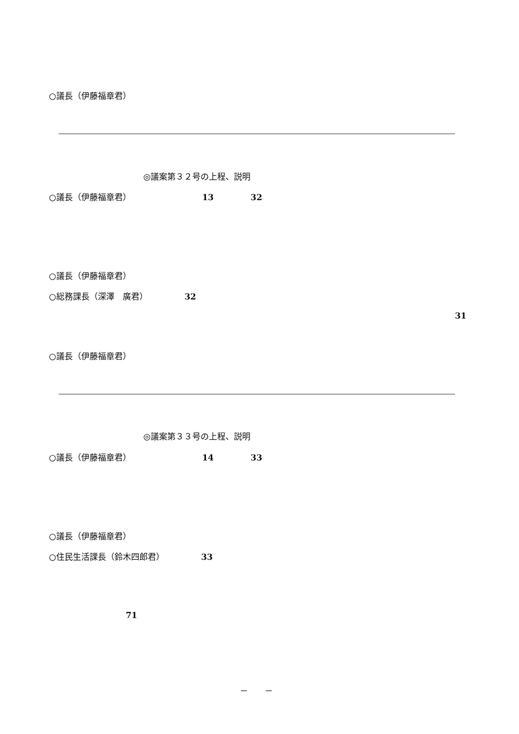○議長（伊藤福章君）
◎議案第３２号の上程、説明
○議長（伊藤福章君） 13 32
○議長（伊藤福章君）
○総務課長（深澤　廣君） 32
31
○議長（伊藤福章君）
◎議案第３３号の上程、説明
○議長（伊藤福章君） 14 33
○議長（伊藤福章君）
○住民生活課長（鈴木四郎君） 33
71
－　　－